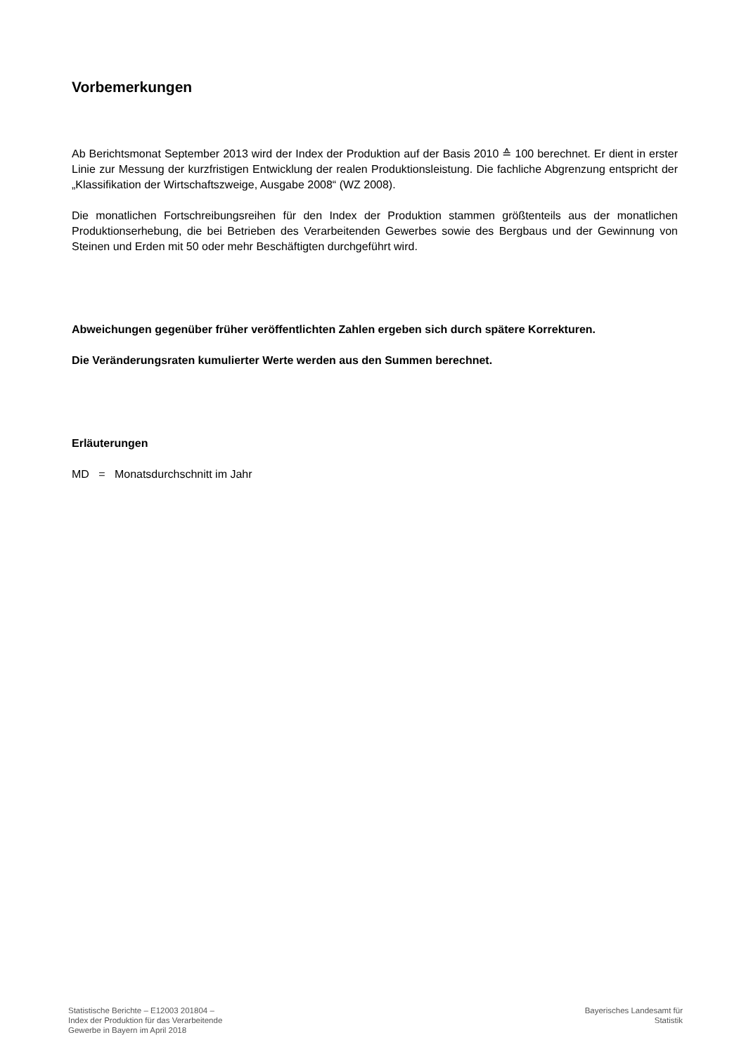Vorbemerkungen
Ab Berichtsmonat September 2013 wird der Index der Produktion auf der Basis 2010 ≙ 100 berechnet. Er dient in erster Linie zur Messung der kurzfristigen Entwicklung der realen Produktionsleistung. Die fachliche Abgrenzung entspricht der „Klassifikation der Wirtschaftszweige, Ausgabe 2008“ (WZ 2008).
Die monatlichen Fortschreibungsreihen für den Index der Produktion stammen größtenteils aus der monatlichen Produktionserhebung, die bei Betrieben des Verarbeitenden Gewerbes sowie des Bergbaus und der Gewinnung von Steinen und Erden mit 50 oder mehr Beschäftigten durchgeführt wird.
Abweichungen gegenüber früher veröffentlichten Zahlen ergeben sich durch spätere Korrekturen.
Die Veränderungsraten kumulierter Werte werden aus den Summen berechnet.
Erläuterungen
MD = Monatsdurchschnitt im Jahr
Statistische Berichte – E12003 201804 –
Index der Produktion für das Verarbeitende
Gewerbe in Bayern im April 2018
Bayerisches Landesamt für
Statistik